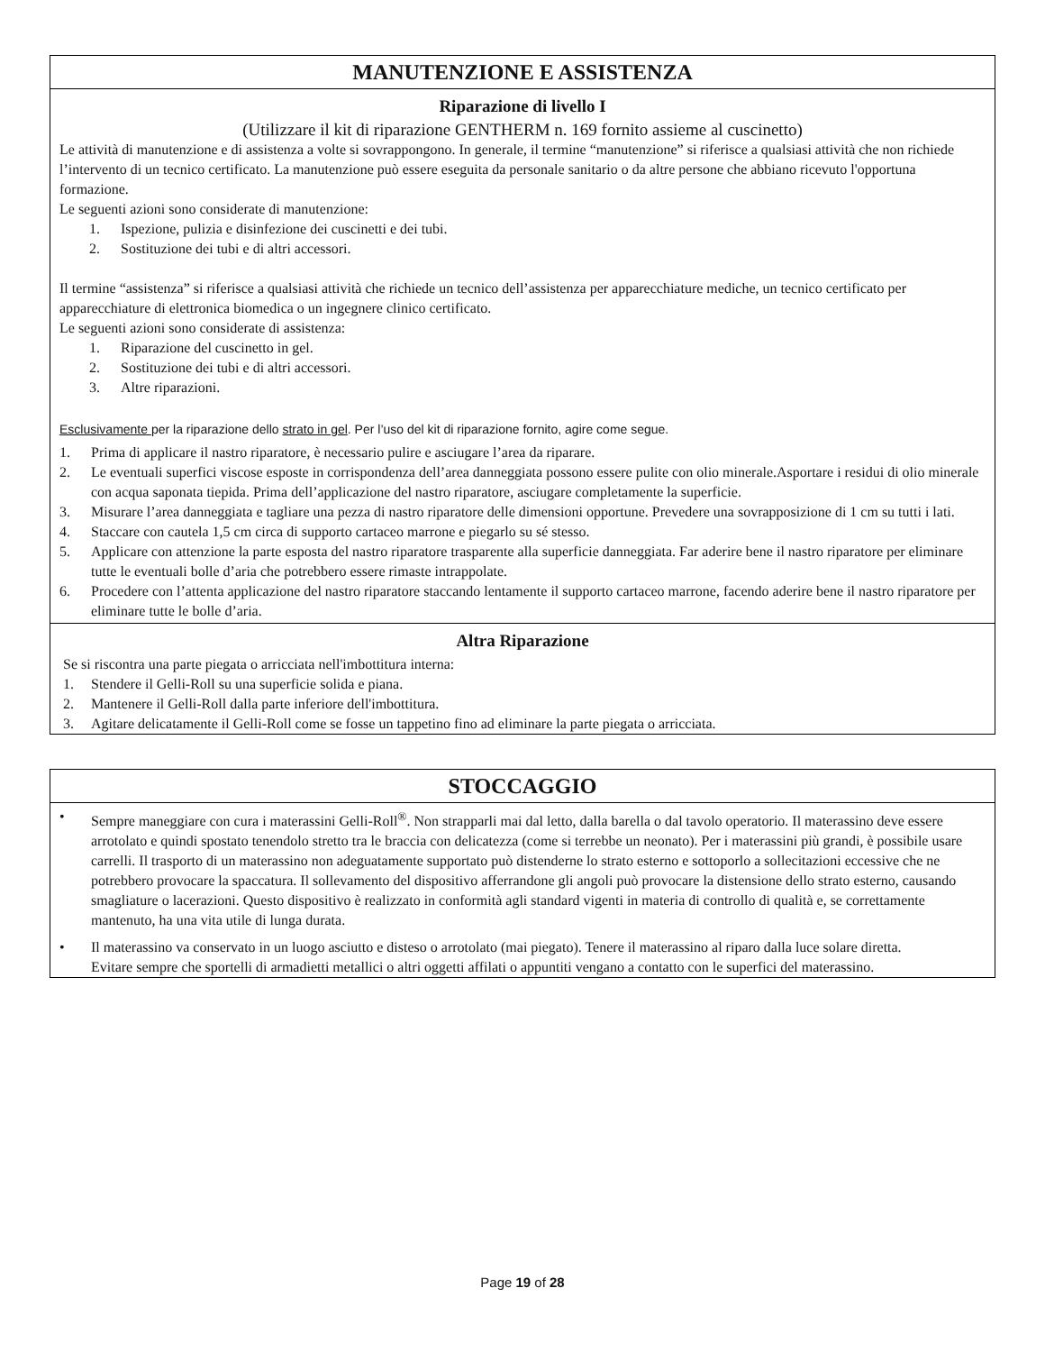MANUTENZIONE E ASSISTENZA
Riparazione di livello I
(Utilizzare il kit di riparazione GENTHERM n. 169 fornito assieme al cuscinetto)
Le attività di manutenzione e di assistenza a volte si sovrappongono. In generale, il termine “manutenzione” si riferisce a qualsiasi attività che non richiede l’intervento di un tecnico certificato. La manutenzione può essere eseguita da personale sanitario o da altre persone che abbiano ricevuto l'opportuna formazione.
Le seguenti azioni sono considerate di manutenzione:
1. Ispezione, pulizia e disinfezione dei cuscinetti e dei tubi.
2. Sostituzione dei tubi e di altri accessori.
Il termine “assistenza” si riferisce a qualsiasi attività che richiede un tecnico dell’assistenza per apparecchiature mediche, un tecnico certificato per apparecchiature di elettronica biomedica o un ingegnere clinico certificato.
Le seguenti azioni sono considerate di assistenza:
1. Riparazione del cuscinetto in gel.
2. Sostituzione dei tubi e di altri accessori.
3. Altre riparazioni.
Esclusivamente per la riparazione dello strato in gel. Per l’uso del kit di riparazione fornito, agire come segue.
1. Prima di applicare il nastro riparatore, è necessario pulire e asciugare l’area da riparare.
2. Le eventuali superfici viscose esposte in corrispondenza dell’area danneggiata possono essere pulite con olio minerale.Asportare i residui di olio minerale con acqua saponata tiepida. Prima dell’applicazione del nastro riparatore, asciugare completamente la superficie.
3. Misurare l’area danneggiata e tagliare una pezza di nastro riparatore delle dimensioni opportune. Prevedere una sovrapposizione di 1 cm su tutti i lati.
4. Staccare con cautela 1,5 cm circa di supporto cartaceo marrone e piegarlo su sé stesso.
5. Applicare con attenzione la parte esposta del nastro riparatore trasparente alla superficie danneggiata. Far aderire bene il nastro riparatore per eliminare tutte le eventuali bolle d’aria che potrebbero essere rimaste intrappolate.
6. Procedere con l’attenta applicazione del nastro riparatore staccando lentamente il supporto cartaceo marrone, facendo aderire bene il nastro riparatore per eliminare tutte le bolle d’aria.
Altra Riparazione
Se si riscontra una parte piegata o arricciata nell'imbottitura interna:
1. Stendere il Gelli-Roll su una superficie solida e piana.
2. Mantenere il Gelli-Roll dalla parte inferiore dell'imbottitura.
3. Agitare delicatamente il Gelli-Roll come se fosse un tappetino fino ad eliminare la parte piegata o arricciata.
STOCCAGGIO
• Sempre maneggiare con cura i materassini Gelli-Roll<sup>®</sup>. Non strapparli mai dal letto, dalla barella o dal tavolo operatorio. Il materassino deve essere arrotolato e quindi spostato tenendolo stretto tra le braccia con delicatezza (come si terrebbe un neonato). Per i materassini più grandi, è possibile usare carrelli. Il trasporto di un materassino non adeguatamente supportato può distenderne lo strato esterno e sottoporlo a sollecitazioni eccessive che ne potrebbero provocare la spaccatura. Il sollevamento del dispositivo afferrandone gli angoli può provocare la distensione dello strato esterno, causando smagliature o lacerazioni. Questo dispositivo è realizzato in conformità agli standard vigenti in materia di controllo di qualità e, se correttamente mantenuto, ha una vita utile di lunga durata.
• Il materassino va conservato in un luogo asciutto e disteso o arrotolato (mai piegato). Tenere il materassino al riparo dalla luce solare diretta. Evitare sempre che sportelli di armadietti metallici o altri oggetti affilati o appuntiti vengano a contatto con le superfici del materassino.
Page 19 of 28